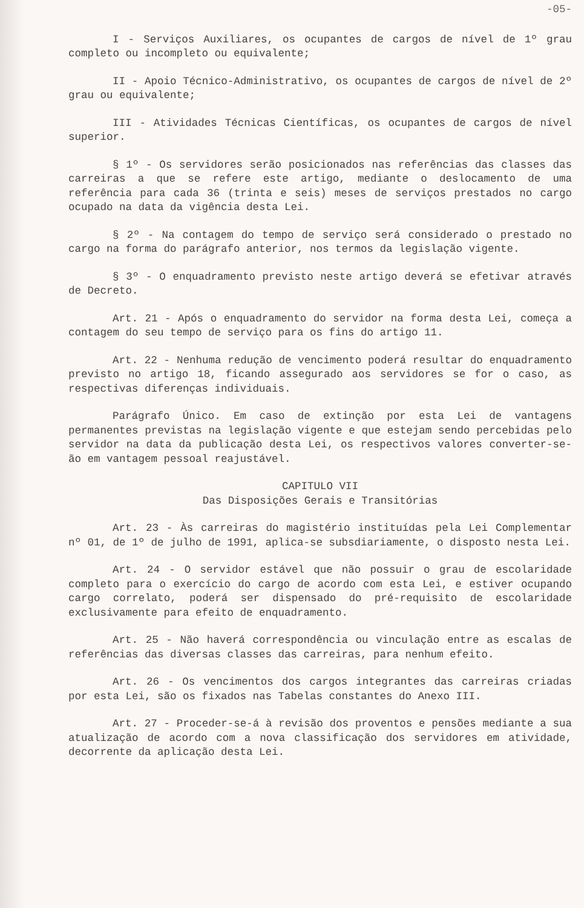-05-
I - Serviços Auxiliares, os ocupantes de cargos de nível de 1º grau completo ou incompleto ou equivalente;
II - Apoio Técnico-Administrativo, os ocupantes de cargos de nível de 2º grau ou equivalente;
III - Atividades Técnicas Científicas, os ocupantes de cargos de nível superior.
§ 1º - Os servidores serão posicionados nas referências das classes das carreiras a que se refere este artigo, mediante o deslocamento de uma referência para cada 36 (trinta e seis) meses de serviços prestados no cargo ocupado na data da vigência desta Lei.
§ 2º - Na contagem do tempo de serviço será considerado o prestado no cargo na forma do parágrafo anterior, nos termos da legislação vigente.
§ 3º - O enquadramento previsto neste artigo deverá se efetivar através de Decreto.
Art. 21 - Após o enquadramento do servidor na forma desta Lei, começa a contagem do seu tempo de serviço para os fins do artigo 11.
Art. 22 - Nenhuma redução de vencimento poderá resultar do enquadramento previsto no artigo 18, ficando assegurado aos servidores se for o caso, as respectivas diferenças individuais.
Parágrafo Único. Em caso de extinção por esta Lei de vantagens permanentes previstas na legislação vigente e que estejam sendo percebidas pelo servidor na data da publicação desta Lei, os respectivos valores converter-se-ão em vantagem pessoal reajustável.
CAPITULO VII
Das Disposições Gerais e Transitórias
Art. 23 - Às carreiras do magistério instituídas pela Lei Complementar nº 01, de 1º de julho de 1991, aplica-se subsdiariamente, o disposto nesta Lei.
Art. 24 - O servidor estável que não possuir o grau de escolaridade completo para o exercício do cargo de acordo com esta Lei, e estiver ocupando cargo correlato, poderá ser dispensado do pré-requisito de escolaridade exclusivamente para efeito de enquadramento.
Art. 25 - Não haverá correspondência ou vinculação entre as escalas de referências das diversas classes das carreiras, para nenhum efeito.
Art. 26 - Os vencimentos dos cargos integrantes das carreiras criadas por esta Lei, são os fixados nas Tabelas constantes do Anexo III.
Art. 27 - Proceder-se-á à revisão dos proventos e pensões mediante a sua atualização de acordo com a nova classificação dos servidores em atividade, decorrente da aplicação desta Lei.